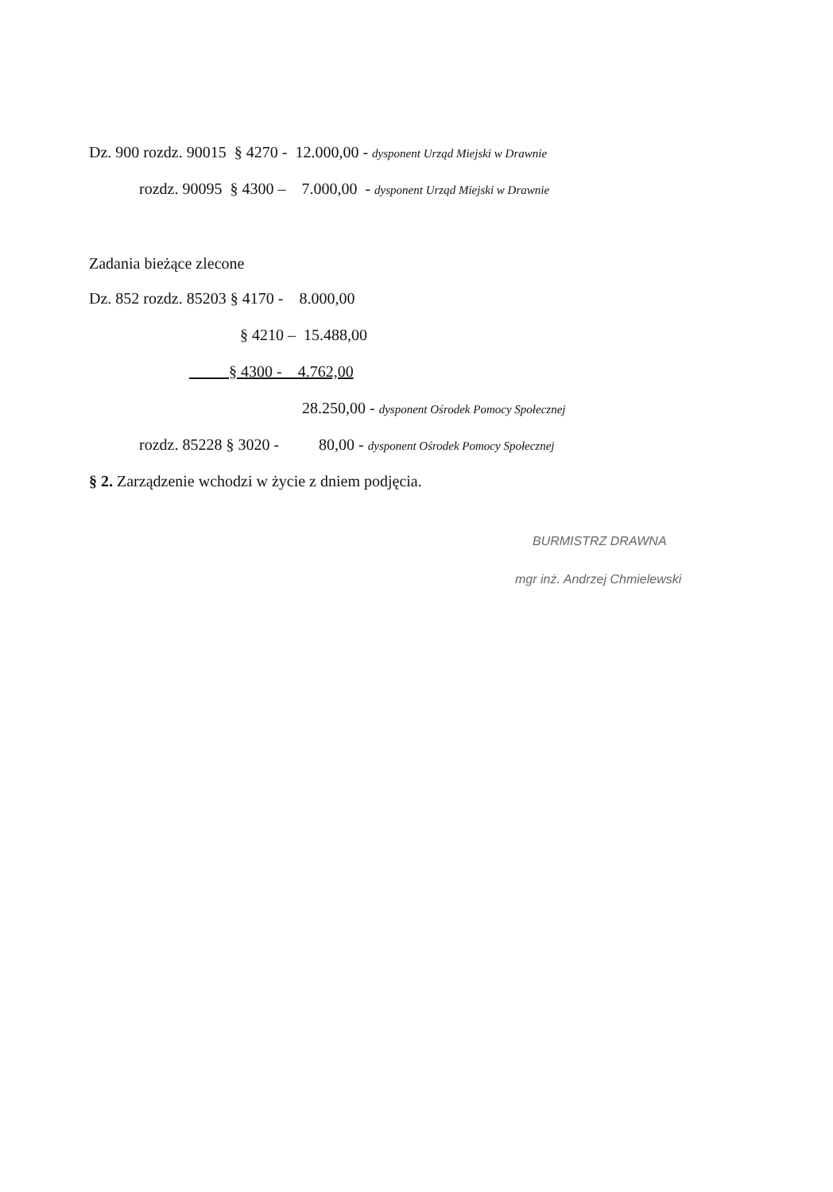Dz. 900 rozdz. 90015 § 4270 - 12.000,00 - dysponent Urząd Miejski w Drawnie
rozdz. 90095 § 4300 – 7.000,00 - dysponent Urząd Miejski w Drawnie
Zadania bieżące zlecone
Dz. 852 rozdz. 85203 § 4170 - 8.000,00
§ 4210 – 15.488,00
§ 4300 - 4.762,00
28.250,00 - dysponent Ośrodek Pomocy Społecznej
rozdz. 85228 § 3020 - 80,00 - dysponent Ośrodek Pomocy Społecznej
§ 2. Zarządzenie wchodzi w życie z dniem podjęcia.
BURMISTRZ DRAWNA
mgr inż. Andrzej Chmielewski